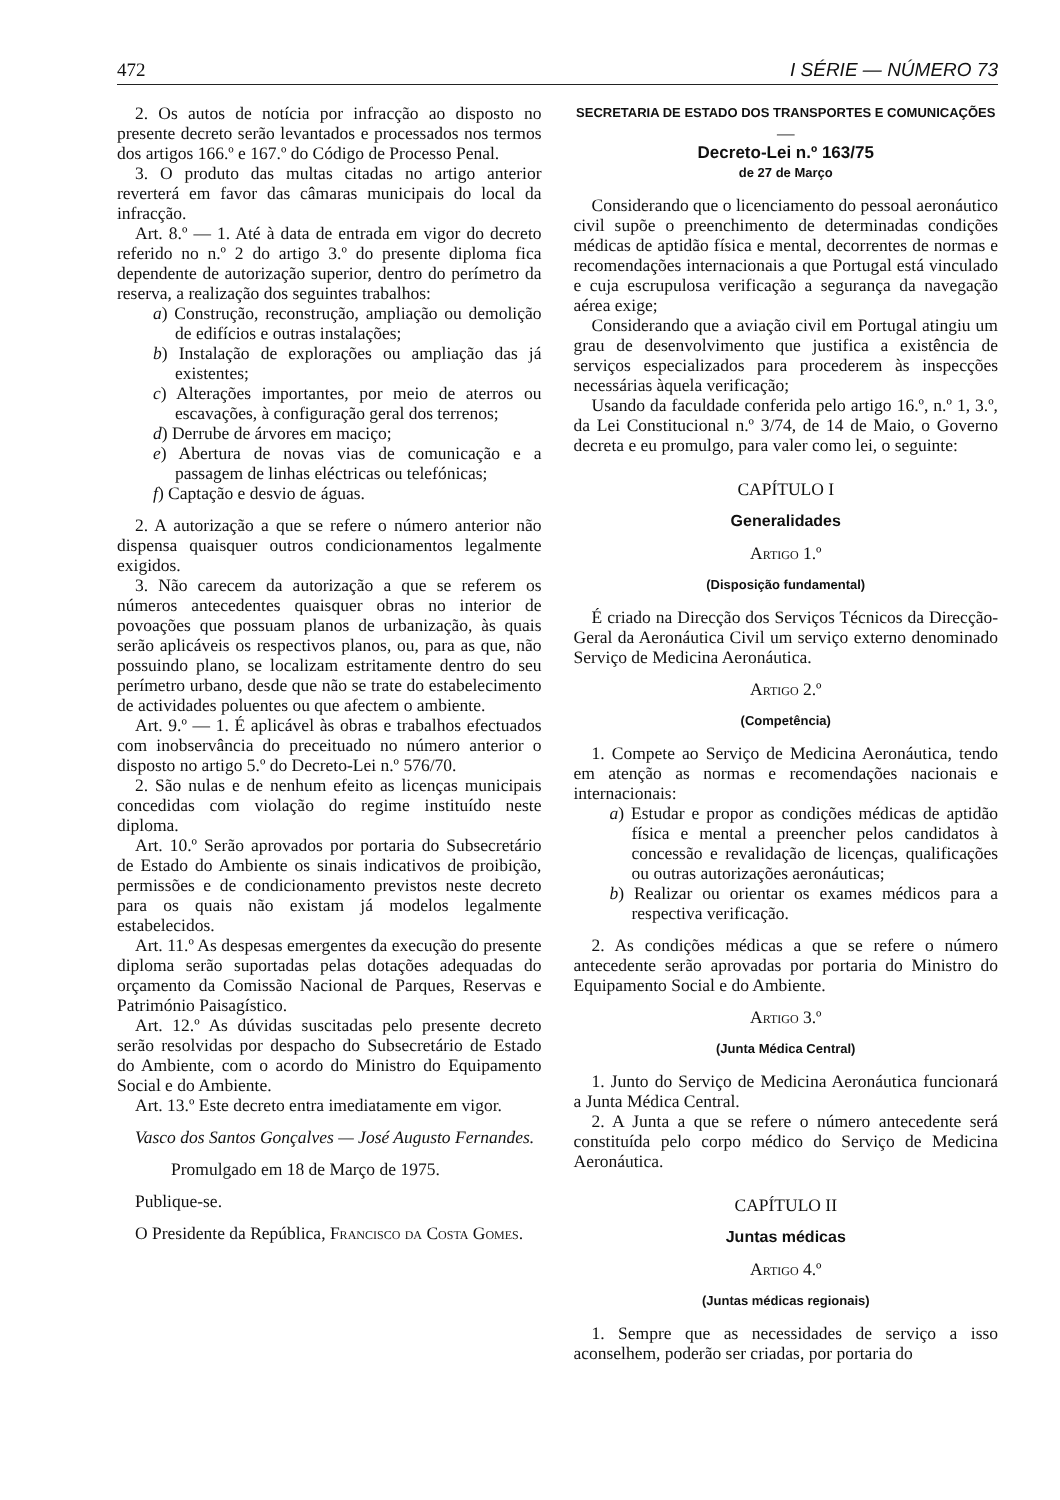472 I SÉRIE — NÚMERO 73
2. Os autos de notícia por infracção ao disposto no presente decreto serão levantados e processados nos termos dos artigos 166.º e 167.º do Código de Processo Penal.
3. O produto das multas citadas no artigo anterior reverterá em favor das câmaras municipais do local da infracção.
Art. 8.º — 1. Até à data de entrada em vigor do decreto referido no n.º 2 do artigo 3.º do presente diploma fica dependente de autorização superior, dentro do perímetro da reserva, a realização dos seguintes trabalhos:
a) Construção, reconstrução, ampliação ou demolição de edifícios e outras instalações;
b) Instalação de explorações ou ampliação das já existentes;
c) Alterações importantes, por meio de aterros ou escavações, à configuração geral dos terrenos;
d) Derrube de árvores em maciço;
e) Abertura de novas vias de comunicação e a passagem de linhas eléctricas ou telefónicas;
f) Captação e desvio de águas.
2. A autorização a que se refere o número anterior não dispensa quaisquer outros condicionamentos legalmente exigidos.
3. Não carecem da autorização a que se referem os números antecedentes quaisquer obras no interior de povoações que possuam planos de urbanização, às quais serão aplicáveis os respectivos planos, ou, para as que, não possuindo plano, se localizam estritamente dentro do seu perímetro urbano, desde que não se trate do estabelecimento de actividades poluentes ou que afectem o ambiente.
Art. 9.º — 1. É aplicável às obras e trabalhos efectuados com inobservância do preceituado no número anterior o disposto no artigo 5.º do Decreto-Lei n.º 576/70.
2. São nulas e de nenhum efeito as licenças municipais concedidas com violação do regime instituído neste diploma.
Art. 10.º Serão aprovados por portaria do Subsecretário de Estado do Ambiente os sinais indicativos de proibição, permissões e de condicionamento previstos neste decreto para os quais não existam já modelos legalmente estabelecidos.
Art. 11.º As despesas emergentes da execução do presente diploma serão suportadas pelas dotações adequadas do orçamento da Comissão Nacional de Parques, Reservas e Património Paisagístico.
Art. 12.º As dúvidas suscitadas pelo presente decreto serão resolvidas por despacho do Subsecretário de Estado do Ambiente, com o acordo do Ministro do Equipamento Social e do Ambiente.
Art. 13.º Este decreto entra imediatamente em vigor.
Vasco dos Santos Gonçalves — José Augusto Fernandes.
Promulgado em 18 de Março de 1975.
Publique-se.
O Presidente da República, Francisco da Costa Gomes.
SECRETARIA DE ESTADO DOS TRANSPORTES E COMUNICAÇÕES
—
Decreto-Lei n.º 163/75
de 27 de Março
Considerando que o licenciamento do pessoal aeronáutico civil supõe o preenchimento de determinadas condições médicas de aptidão física e mental, decorrentes de normas e recomendações internacionais a que Portugal está vinculado e cuja escrupulosa verificação a segurança da navegação aérea exige;
Considerando que a aviação civil em Portugal atingiu um grau de desenvolvimento que justifica a existência de serviços especializados para procederem às inspecções necessárias àquela verificação;
Usando da faculdade conferida pelo artigo 16.º, n.º 1, 3.º, da Lei Constitucional n.º 3/74, de 14 de Maio, o Governo decreta e eu promulgo, para valer como lei, o seguinte:
CAPÍTULO I
Generalidades
Artigo 1.º
(Disposição fundamental)
É criado na Direcção dos Serviços Técnicos da Direcção-Geral da Aeronáutica Civil um serviço externo denominado Serviço de Medicina Aeronáutica.
Artigo 2.º
(Competência)
1. Compete ao Serviço de Medicina Aeronáutica, tendo em atenção as normas e recomendações nacionais e internacionais:
a) Estudar e propor as condições médicas de aptidão física e mental a preencher pelos candidatos à concessão e revalidação de licenças, qualificações ou outras autorizações aeronáuticas;
b) Realizar ou orientar os exames médicos para a respectiva verificação.
2. As condições médicas a que se refere o número antecedente serão aprovadas por portaria do Ministro do Equipamento Social e do Ambiente.
Artigo 3.º
(Junta Médica Central)
1. Junto do Serviço de Medicina Aeronáutica funcionará a Junta Médica Central.
2. A Junta a que se refere o número antecedente será constituída pelo corpo médico do Serviço de Medicina Aeronáutica.
CAPÍTULO II
Juntas médicas
Artigo 4.º
(Juntas médicas regionais)
1. Sempre que as necessidades de serviço a isso aconselhem, poderão ser criadas, por portaria do